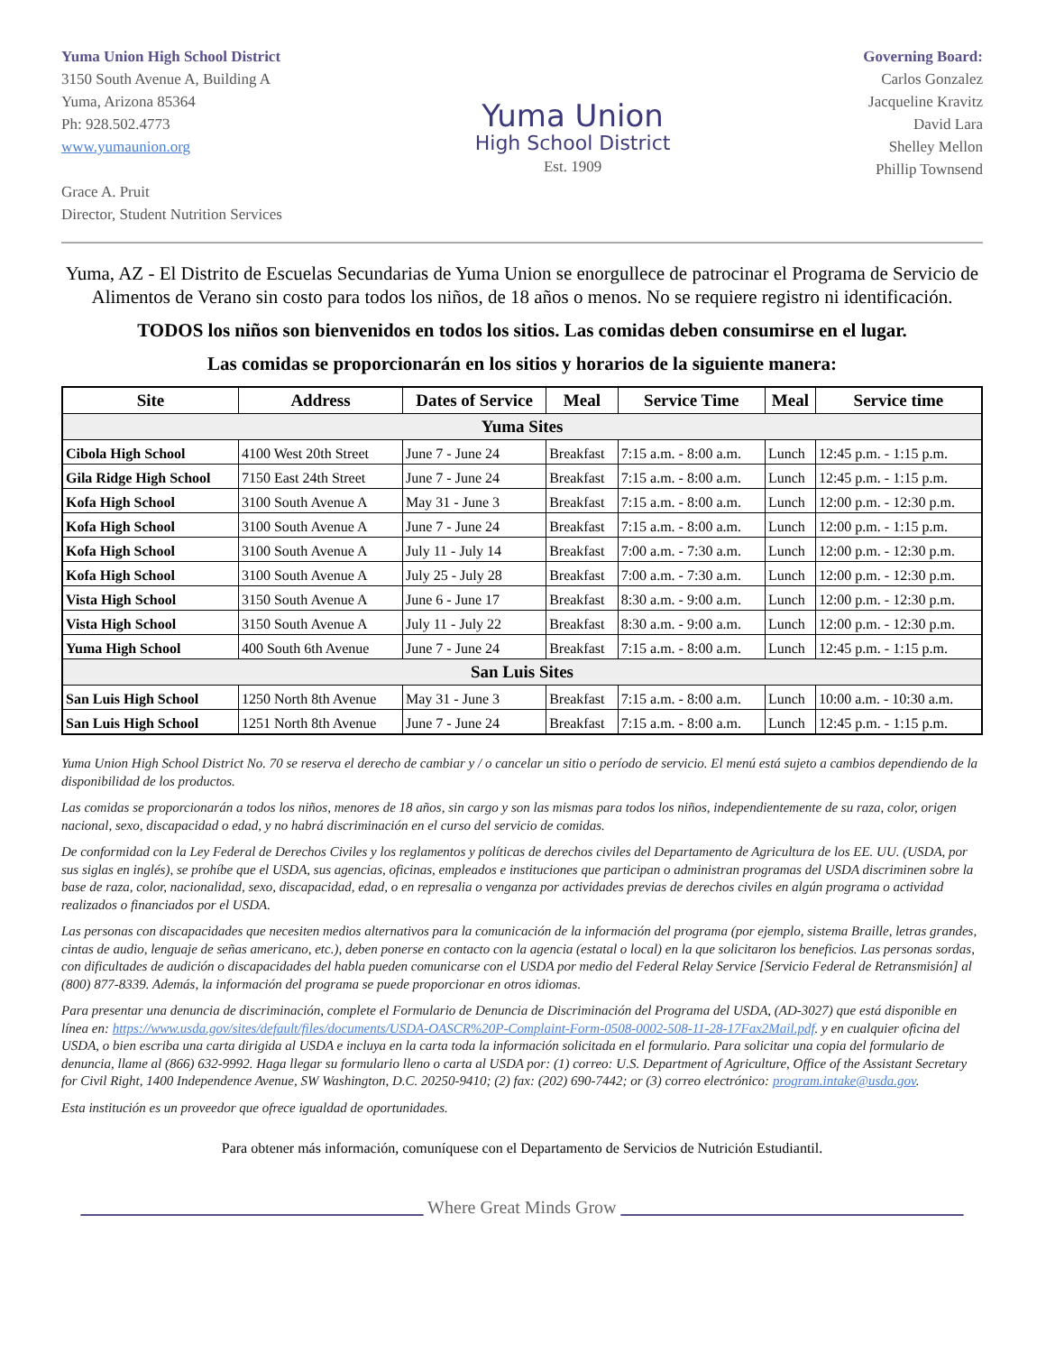Yuma Union High School District
3150 South Avenue A, Building A
Yuma, Arizona 85364
Ph: 928.502.4773
www.yumaunion.org
Grace A. Pruit
Director, Student Nutrition Services
Yuma Union
High School District
Est. 1909
Governing Board:
Carlos Gonzalez
Jacqueline Kravitz
David Lara
Shelley Mellon
Phillip Townsend
Yuma, AZ - El Distrito de Escuelas Secundarias de Yuma Union se enorgullece de patrocinar el Programa de Servicio de Alimentos de Verano sin costo para todos los niños, de 18 años o menos. No se requiere registro ni identificación.
TODOS los niños son bienvenidos en todos los sitios. Las comidas deben consumirse en el lugar.
Las comidas se proporcionarán en los sitios y horarios de la siguiente manera:
| Site | Address | Dates of Service | Meal | Service Time | Meal | Service time |
| --- | --- | --- | --- | --- | --- | --- |
| Yuma Sites | | | | | | |
| Cibola High School | 4100 West 20th Street | June 7 - June 24 | Breakfast | 7:15 a.m. - 8:00 a.m. | Lunch | 12:45 p.m. - 1:15 p.m. |
| Gila Ridge High School | 7150 East 24th Street | June 7 - June 24 | Breakfast | 7:15 a.m. - 8:00 a.m. | Lunch | 12:45 p.m. - 1:15 p.m. |
| Kofa High School | 3100 South Avenue A | May 31 - June 3 | Breakfast | 7:15 a.m. - 8:00 a.m. | Lunch | 12:00 p.m. - 12:30 p.m. |
| Kofa High School | 3100 South Avenue A | June 7 - June 24 | Breakfast | 7:15 a.m. - 8:00 a.m. | Lunch | 12:00 p.m. - 1:15 p.m. |
| Kofa High School | 3100 South Avenue A | July 11 - July 14 | Breakfast | 7:00 a.m. - 7:30 a.m. | Lunch | 12:00 p.m. - 12:30 p.m. |
| Kofa High School | 3100 South Avenue A | July 25 - July 28 | Breakfast | 7:00 a.m. - 7:30 a.m. | Lunch | 12:00 p.m. - 12:30 p.m. |
| Vista High School | 3150 South Avenue A | June 6 - June 17 | Breakfast | 8:30 a.m. - 9:00 a.m. | Lunch | 12:00 p.m. - 12:30 p.m. |
| Vista High School | 3150 South Avenue A | July 11 - July 22 | Breakfast | 8:30 a.m. - 9:00 a.m. | Lunch | 12:00 p.m. - 12:30 p.m. |
| Yuma High School | 400 South 6th Avenue | June 7 - June 24 | Breakfast | 7:15 a.m. - 8:00 a.m. | Lunch | 12:45 p.m. - 1:15 p.m. |
| San Luis Sites | | | | | | |
| San Luis High School | 1250 North 8th Avenue | May 31 - June 3 | Breakfast | 7:15 a.m. - 8:00 a.m. | Lunch | 10:00 a.m. - 10:30 a.m. |
| San Luis High School | 1251 North 8th Avenue | June 7 - June 24 | Breakfast | 7:15 a.m. - 8:00 a.m. | Lunch | 12:45 p.m. - 1:15 p.m. |
Yuma Union High School District No. 70 se reserva el derecho de cambiar y / o cancelar un sitio o período de servicio. El menú está sujeto a cambios dependiendo de la disponibilidad de los productos.
Las comidas se proporcionarán a todos los niños, menores de 18 años, sin cargo y son las mismas para todos los niños, independientemente de su raza, color, origen nacional, sexo, discapacidad o edad, y no habrá discriminación en el curso del servicio de comidas.
De conformidad con la Ley Federal de Derechos Civiles y los reglamentos y políticas de derechos civiles del Departamento de Agricultura de los EE. UU. (USDA, por sus siglas en inglés), se prohíbe que el USDA, sus agencias, oficinas, empleados e instituciones que participan o administran programas del USDA discriminen sobre la base de raza, color, nacionalidad, sexo, discapacidad, edad, o en represalia o venganza por actividades previas de derechos civiles en algún programa o actividad realizados o financiados por el USDA.
Las personas con discapacidades que necesiten medios alternativos para la comunicación de la información del programa (por ejemplo, sistema Braille, letras grandes, cintas de audio, lenguaje de señas americano, etc.), deben ponerse en contacto con la agencia (estatal o local) en la que solicitaron los beneficios. Las personas sordas, con dificultades de audición o discapacidades del habla pueden comunicarse con el USDA por medio del Federal Relay Service [Servicio Federal de Retransmisión] al (800) 877-8339. Además, la información del programa se puede proporcionar en otros idiomas.
Para presentar una denuncia de discriminación, complete el Formulario de Denuncia de Discriminación del Programa del USDA, (AD-3027) que está disponible en línea en: https://www.usda.gov/sites/default/files/documents/USDA-OASCR%20P-Complaint-Form-0508-0002-508-11-28-17Fax2Mail.pdf. y en cualquier oficina del USDA, o bien escriba una carta dirigida al USDA e incluya en la carta toda la información solicitada en el formulario. Para solicitar una copia del formulario de denuncia, llame al (866) 632-9992. Haga llegar su formulario lleno o carta al USDA por: (1) correo: U.S. Department of Agriculture, Office of the Assistant Secretary for Civil Right, 1400 Independence Avenue, SW Washington, D.C. 20250-9410; (2) fax: (202) 690-7442; or (3) correo electrónico: program.intake@usda.gov.
Esta institución es un proveedor que ofrece igualdad de oportunidades.
Para obtener más información, comuníquese con el Departamento de Servicios de Nutrición Estudiantil.
______________________________________ Where Great Minds Grow ______________________________________